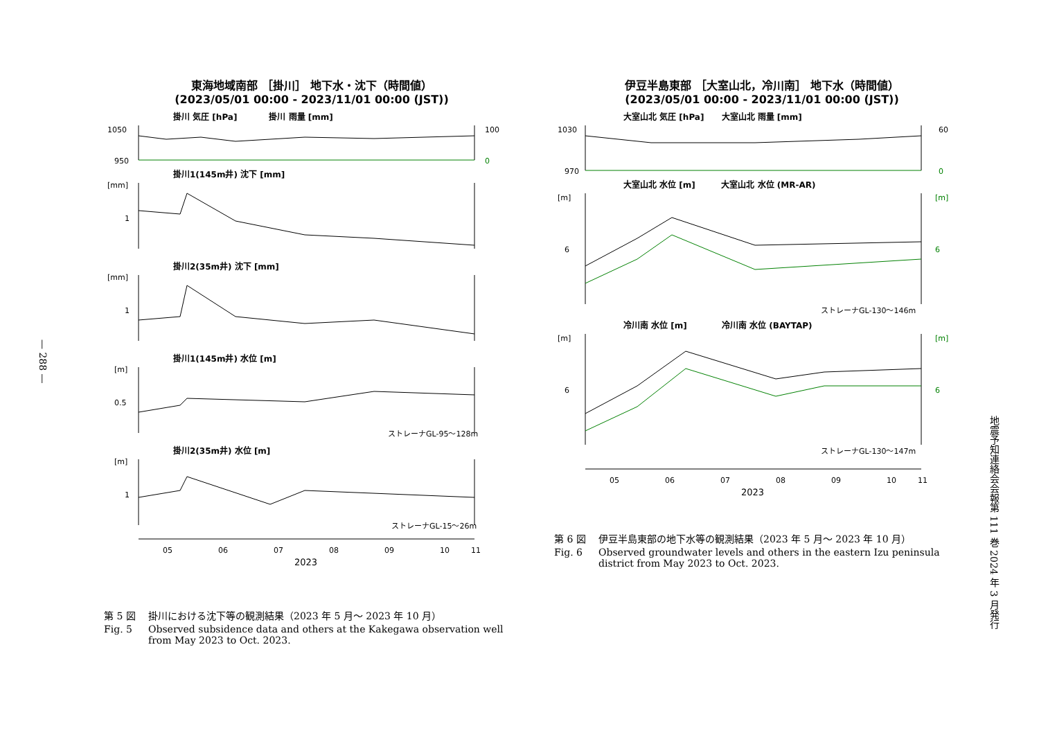— 288 —
東海地域南部 ［掛川］ 地下水・沈下（時間値）
(2023/05/01 00:00 - 2023/11/01 00:00 (JST))
掛川 気圧 [hPa] 掛川 雨量 [mm]
1050
950
100
0
掛川1(145m井) 沈下 [mm]
[mm]
1
掛川2(35m井) 沈下 [mm]
[mm]
1
掛川1(145m井) 水位 [m]
[m]
0.5
ストレーナGL-95〜128m
掛川2(35m井) 水位 [m]
[m]
1
ストレーナGL-15〜26m
05
06
07
08
09
10
11
2023
第 5 図 掛川における沈下等の観測結果（2023 年 5 月～ 2023 年 10 月）
Fig. 5 Observed subsidence data and others at the Kakegawa observation well from May 2023 to Oct. 2023.
伊豆半島東部 ［大室山北，冷川南］ 地下水（時間値）
(2023/05/01 00:00 - 2023/11/01 00:00 (JST))
大室山北 気圧 [hPa] 大室山北 雨量 [mm]
1030
970
60
0
大室山北 水位 [m] 大室山北 水位 (MR-AR)
[m]
6
[m]
6
ストレーナGL-130〜146m
冷川南 水位 [m] 冷川南 水位 (BAYTAP)
[m]
6
[m]
6
ストレーナGL-130〜147m
05
06
07
08
09
10
11
2023
第 6 図 伊豆半島東部の地下水等の観測結果（2023 年 5 月～ 2023 年 10 月）
Fig. 6 Observed groundwater levels and others in the eastern Izu peninsula district from May 2023 to Oct. 2023.
地震予知連絡会会報第 111 巻 2024 年 3 月発行